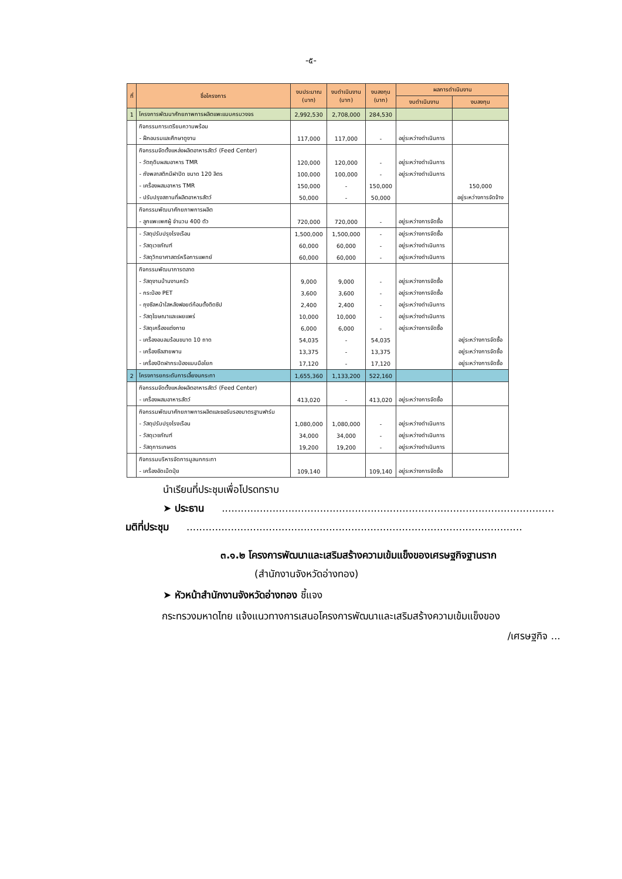-๕-
| ที่ | ชื่อโครงการ | งบประมาณ (บาท) | งบดำเนินงาน (บาท) | งบลงทุน (บาท) | ผลการดำเนินงาน | |
| --- | --- | --- | --- | --- | --- | --- |
| | | | | | งบดำเนินงาน | งบลงทุน |
| 1 | โครงการพัฒนาศักยภาพการผลิตแพะแบบครบวงจร | 2,992,530 | 2,708,000 | 284,530 | | |
| | กิจกรรมการเตรียมความพร้อม | | | | | |
| | - ฝึกอบรมและศึกษาดูงาน | 117,000 | 117,000 | - | อยู่ระหว่างดำเนินการ | |
| | กิจกรรมจัดตั้งแหล่งผลิตอาหารสัตว์ (Feed Center) | | | | | |
| | - วัตถุดิบผสมอาหาร TMR | 120,000 | 120,000 | - | อยู่ระหว่างดำเนินการ | |
| | - ถังพลาสติกมีฝาปิด ขนาด 120 ลิตร | 100,000 | 100,000 | - | อยู่ระหว่างดำเนินการ | |
| | - เครื่องผสมอาหาร TMR | 150,000 | - | 150,000 | | 150,000 |
| | - ปรับปรุงสถานที่ผลิตอาหารสัตว์ | 50,000 | - | 50,000 | | อยู่ระหว่างการจัดจ้าง |
| | กิจกรรมพัฒนาศักยภาพการผลิต | | | | | |
| | - ลูกแพะเพศผู้ จำนวน 400 ตัว | 720,000 | 720,000 | - | อยู่ระหว่างการจัดซื้อ | |
| | - วัสดุปรับปรุงโรงเรือน | 1,500,000 | 1,500,000 | - | อยู่ระหว่างการจัดซื้อ | |
| | - วัสดุเวชภัณฑ์ | 60,000 | 60,000 | - | อยู่ระหว่างดำเนินการ | |
| | - วัสดุวิทยาศาสตร์หรือการแพทย์ | 60,000 | 60,000 | - | อยู่ระหว่างดำเนินการ | |
| | กิจกรรมพัฒนาการตลาด | | | | | |
| | - วัสดุงานบ้านงานครัว | 9,000 | 9,000 | - | อยู่ระหว่างการจัดซื้อ | |
| | - กระป๋อง PET | 3,600 | 3,600 | - | อยู่ระหว่างการจัดซื้อ | |
| | - ถุงซีลหน้าใสหลังฟอยด์ก้อนตั้งติดซิป | 2,400 | 2,400 | - | อยู่ระหว่างดำเนินการ | |
| | - วัสดุโฆษณาและเผยแพร่ | 10,000 | 10,000 | - | อยู่ระหว่างดำเนินการ | |
| | - วัสดุเครื่องแต่งกาย | 6,000 | 6,000 | - | อยู่ระหว่างการจัดซื้อ | |
| | - เครื่องอบลมร้อนขนาด 10 ถาด | 54,035 | - | 54,035 | | อยู่ระหว่างการจัดซื้อ |
| | - เครื่องซีลสายพาน | 13,375 | - | 13,375 | | อยู่ระหว่างการจัดซื้อ |
| | - เครื่องปิดฝากระป๋องแบบมือโยก | 17,120 | - | 17,120 | | อยู่ระหว่างการจัดซื้อ |
| 2 | โครงการยกระดับการเลี้ยงนกระทา | 1,655,360 | 1,133,200 | 522,160 | | |
| | กิจกรรมจัดตั้งแหล่งผลิตอาหารสัตว์ (Feed Center) | | | | | |
| | - เครื่องผสมอาหารสัตว์ | 413,020 | - | 413,020 | อยู่ระหว่างการจัดซื้อ | |
| | กิจกรรมพัฒนาศักยภาพการผลิตและขอรับรองมาตรฐานฟาร์ม | | | | | |
| | - วัสดุปรับปรุงโรงเรือน | 1,080,000 | 1,080,000 | - | อยู่ระหว่างดำเนินการ | |
| | - วัสดุเวชภัณฑ์ | 34,000 | 34,000 | - | อยู่ระหว่างดำเนินการ | |
| | - วัสดุการเกษตร | 19,200 | 19,200 | - | อยู่ระหว่างดำเนินการ | |
| | กิจกรรมบริหารจัดการมูลนกกระทา | | | | | |
| | - เครื่องอัดเม็ดปุ๋ย | 109,140 | | 109,140 | อยู่ระหว่างการจัดซื้อ | |
นำเรียนที่ประชุมเพื่อโปรดทราบ
➤ ประธาน.........................................................................................................
มติที่ประชุม..........................................................................................................
๓.๑.๒ โครงการพัฒนาและเสริมสร้างความเข้มแข็งของเศรษฐกิจฐานราก
(สำนักงานจังหวัดอ่างทอง)
➤ หัวหน้าสำนักงานจังหวัดอ่างทอง ชี้แจง
กระทรวงมหาดไทย แจ้งแนวทางการเสนอโครงการพัฒนาและเสริมสร้างความเข้มแข็งของ
/เศรษฐกิจ ...